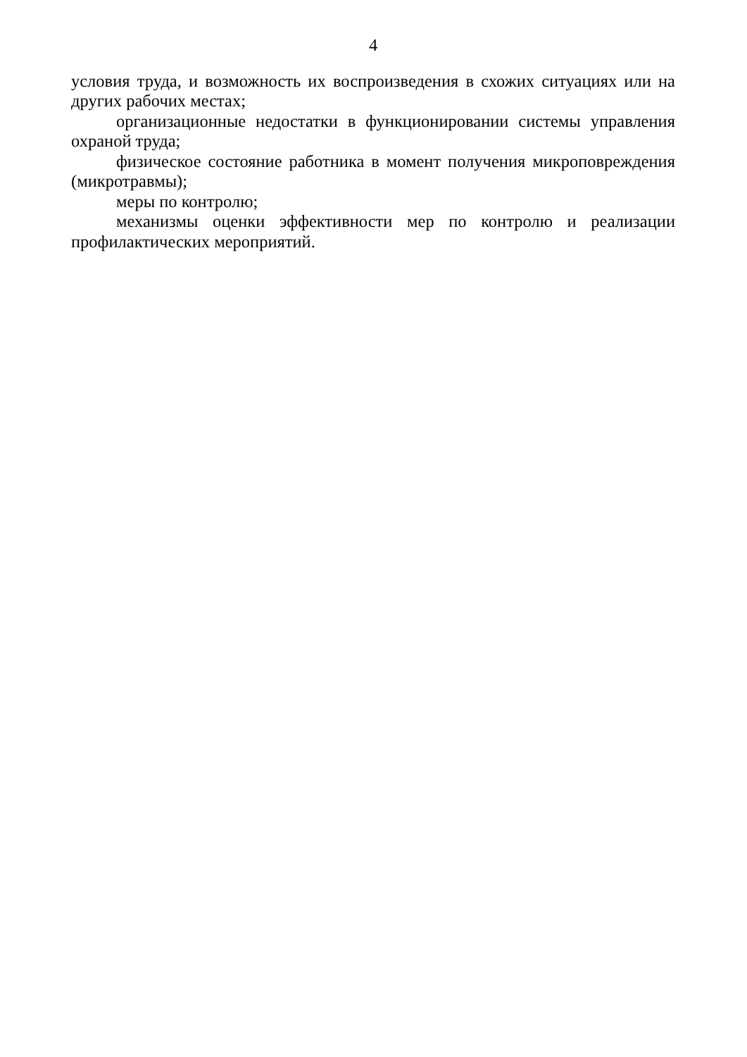4
условия труда, и возможность их воспроизведения в схожих ситуациях или на других рабочих местах;
организационные недостатки в функционировании системы управления охраной труда;
физическое состояние работника в момент получения микроповреждения (микротравмы);
меры по контролю;
механизмы оценки эффективности мер по контролю и реализации профилактических мероприятий.